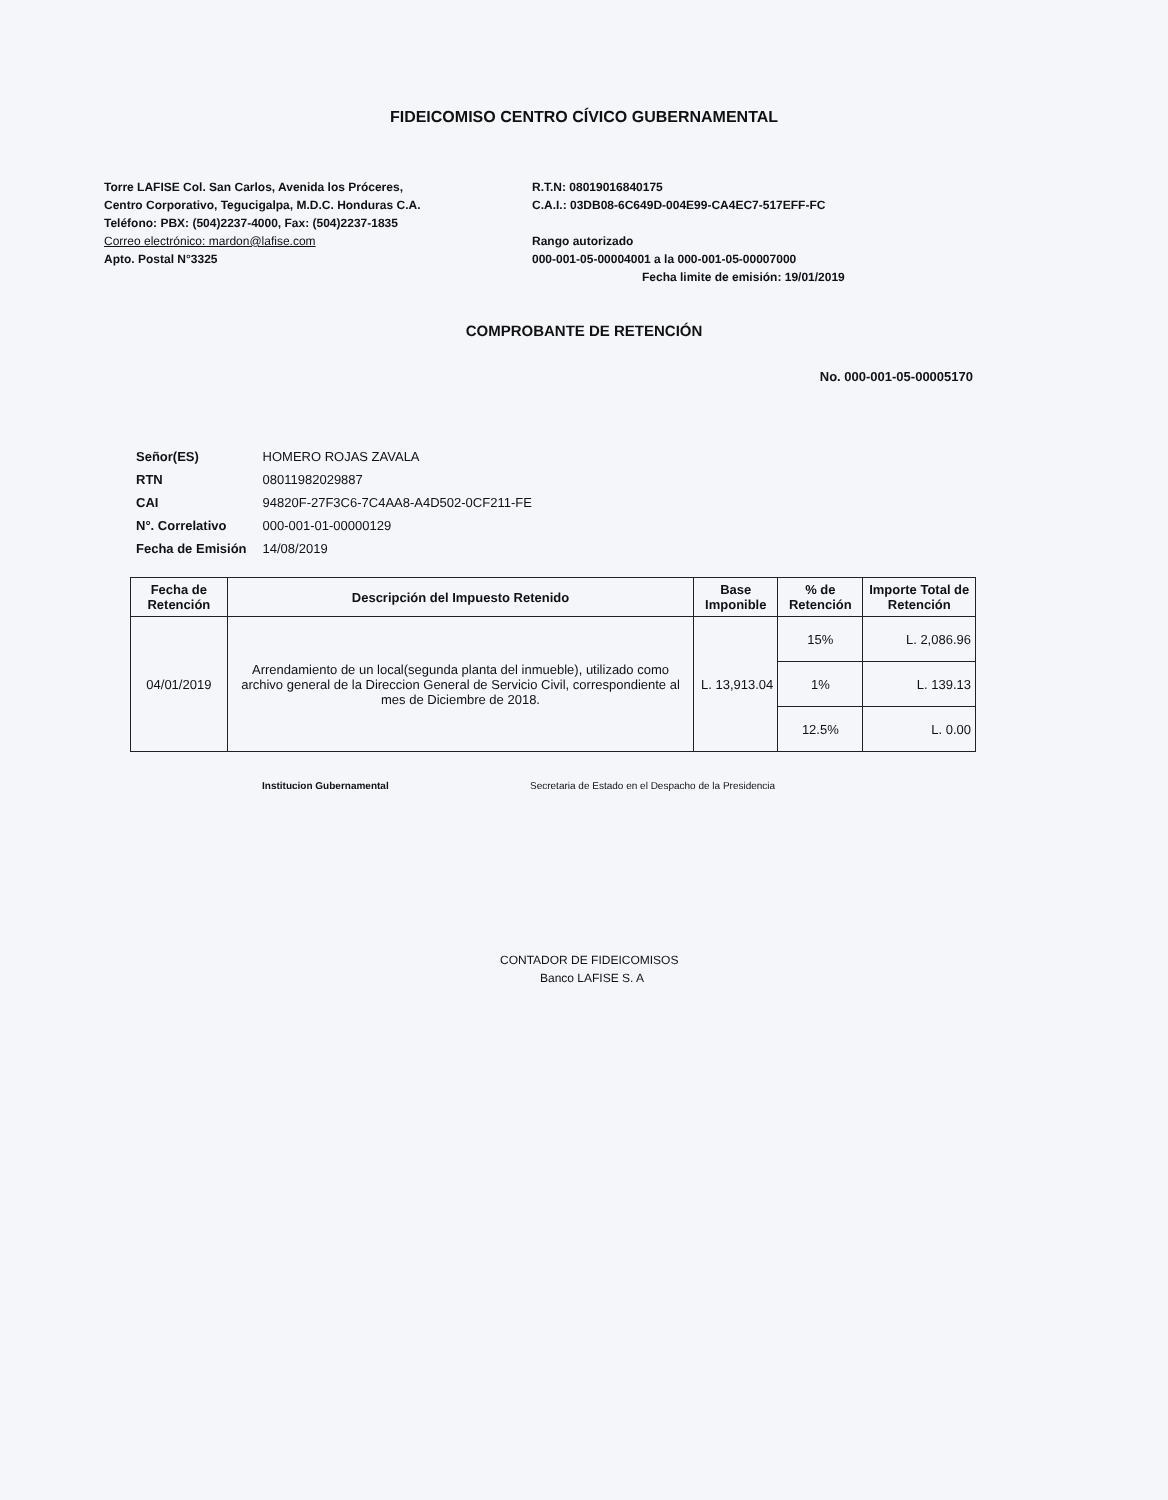FIDEICOMISO CENTRO CÍVICO GUBERNAMENTAL
Torre LAFISE Col. San Carlos, Avenida los Próceres,
Centro Corporativo, Tegucigalpa, M.D.C. Honduras C.A.
Teléfono: PBX: (504)2237-4000, Fax: (504)2237-1835
Correo electrónico: mardon@lafise.com
Apto. Postal N°3325
R.T.N: 08019016840175
C.A.I.: 03DB08-6C649D-004E99-CA4EC7-517EFF-FC
Rango autorizado
000-001-05-00004001 a la 000-001-05-00007000
Fecha limite de emisión: 19/01/2019
COMPROBANTE DE RETENCIÓN
No. 000-001-05-00005170
| Señor(ES) | HOMERO ROJAS ZAVALA |
| RTN | 08011982029887 |
| CAI | 94820F-27F3C6-7C4AA8-A4D502-0CF211-FE |
| N°. Correlativo | 000-001-01-00000129 |
| Fecha de Emisión | 14/08/2019 |
| Fecha de Retención | Descripción del Impuesto Retenido | Base Imponible | % de Retención | Importe Total de Retención |
| --- | --- | --- | --- | --- |
| 04/01/2019 | Arrendamiento de un local(segunda planta del inmueble), utilizado como archivo general de la Direccion General de Servicio Civil, correspondiente al mes de Diciembre de 2018. | L. 13,913.04 | 15% | L. 2,086.96 |
| | | | 1% | L. 139.13 |
| | | | 12.5% | L. 0.00 |
Institucion Gubernamental Secretaria de Estado en el Despacho de la Presidencia
CONTADOR DE FIDEICOMISOS
Banco LAFISE S. A